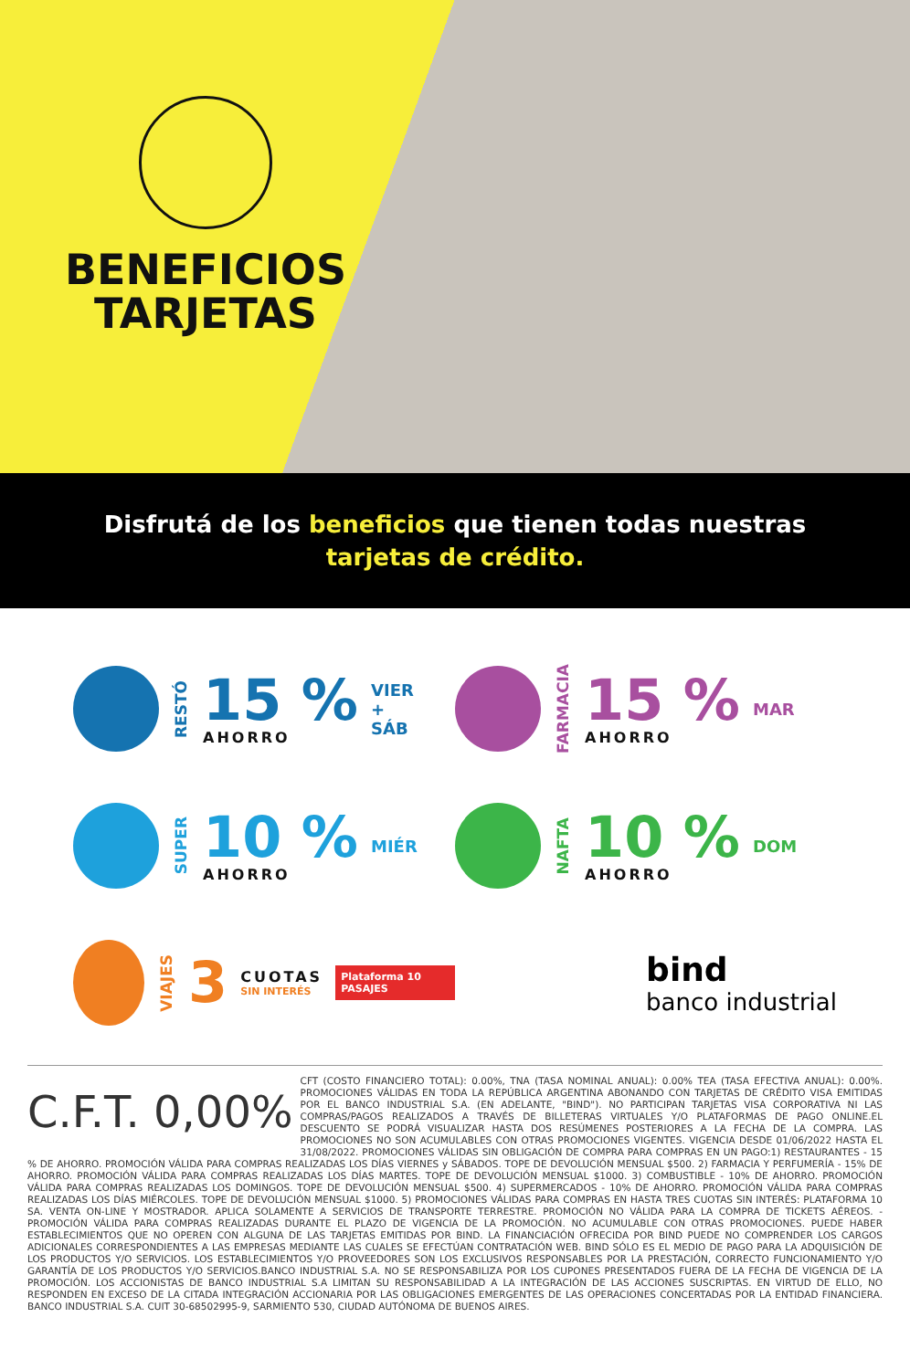BENEFICIOS
TARJETAS
Disfrutá de los beneficios que tienen todas nuestras
tarjetas de crédito.
RESTÓ
15 %
AHORRO
VIER
+
SÁB
FARMACIA
15 %
AHORRO
MAR
SUPER
10 %
AHORRO
MIÉR
NAFTA
10 %
AHORRO
DOM
VIAJES
3
CUOTAS
SIN INTERÉS
Plataforma 10 PASAJES
bind
banco industrial
C.F.T. 0,00%
CFT (COSTO FINANCIERO TOTAL): 0.00%, TNA (TASA NOMINAL ANUAL): 0.00% TEA (TASA EFECTIVA ANUAL): 0.00%. PROMOCIONES VÁLIDAS EN TODA LA REPÚBLICA ARGENTINA ABONANDO CON TARJETAS DE CRÉDITO VISA EMITIDAS POR EL BANCO INDUSTRIAL S.A. (EN ADELANTE, "BIND"). NO PARTICIPAN TARJETAS VISA CORPORATIVA NI LAS COMPRAS/PAGOS REALIZADOS A TRAVÉS DE BILLETERAS VIRTUALES Y/O PLATAFORMAS DE PAGO ONLINE.EL DESCUENTO SE PODRÁ VISUALIZAR HASTA DOS RESÚMENES POSTERIORES A LA FECHA DE LA COMPRA. LAS PROMOCIONES NO SON ACUMULABLES CON OTRAS PROMOCIONES VIGENTES. VIGENCIA DESDE 01/06/2022 HASTA EL 31/08/2022. PROMOCIONES VÁLIDAS SIN OBLIGACIÓN DE COMPRA PARA COMPRAS EN UN PAGO:1) RESTAURANTES - 15 % DE AHORRO. PROMOCIÓN VÁLIDA PARA COMPRAS REALIZADAS LOS DÍAS VIERNES y SÁBADOS. TOPE DE DEVOLUCIÓN MENSUAL $500. 2) FARMACIA Y PERFUMERÍA - 15% DE AHORRO. PROMOCIÓN VÁLIDA PARA COMPRAS REALIZADAS LOS DÍAS MARTES. TOPE DE DEVOLUCIÓN MENSUAL $1000. 3) COMBUSTIBLE - 10% DE AHORRO. PROMOCIÓN VÁLIDA PARA COMPRAS REALIZADAS LOS DOMINGOS. TOPE DE DEVOLUCIÓN MENSUAL $500. 4) SUPERMERCADOS - 10% DE AHORRO. PROMOCIÓN VÁLIDA PARA COMPRAS REALIZADAS LOS DÍAS MIÉRCOLES. TOPE DE DEVOLUCIÓN MENSUAL $1000. 5) PROMOCIONES VÁLIDAS PARA COMPRAS EN HASTA TRES CUOTAS SIN INTERÉS: PLATAFORMA 10 SA. VENTA ON-LINE Y MOSTRADOR. APLICA SOLAMENTE A SERVICIOS DE TRANSPORTE TERRESTRE. PROMOCIÓN NO VÁLIDA PARA LA COMPRA DE TICKETS AÉREOS. - PROMOCIÓN VÁLIDA PARA COMPRAS REALIZADAS DURANTE EL PLAZO DE VIGENCIA DE LA PROMOCIÓN. NO ACUMULABLE CON OTRAS PROMOCIONES. PUEDE HABER ESTABLECIMIENTOS QUE NO OPEREN CON ALGUNA DE LAS TARJETAS EMITIDAS POR BIND. LA FINANCIACIÓN OFRECIDA POR BIND PUEDE NO COMPRENDER LOS CARGOS ADICIONALES CORRESPONDIENTES A LAS EMPRESAS MEDIANTE LAS CUALES SE EFECTÚAN CONTRATACIÓN WEB. BIND SÓLO ES EL MEDIO DE PAGO PARA LA ADQUISICIÓN DE LOS PRODUCTOS Y/O SERVICIOS. LOS ESTABLECIMIENTOS Y/O PROVEEDORES SON LOS EXCLUSIVOS RESPONSABLES POR LA PRESTACIÓN, CORRECTO FUNCIONAMIENTO Y/O GARANTÍA DE LOS PRODUCTOS Y/O SERVICIOS.BANCO INDUSTRIAL S.A. NO SE RESPONSABILIZA POR LOS CUPONES PRESENTADOS FUERA DE LA FECHA DE VIGENCIA DE LA PROMOCIÓN. LOS ACCIONISTAS DE BANCO INDUSTRIAL S.A LIMITAN SU RESPONSABILIDAD A LA INTEGRACIÓN DE LAS ACCIONES SUSCRIPTAS. EN VIRTUD DE ELLO, NO RESPONDEN EN EXCESO DE LA CITADA INTEGRACIÓN ACCIONARIA POR LAS OBLIGACIONES EMERGENTES DE LAS OPERACIONES CONCERTADAS POR LA ENTIDAD FINANCIERA. BANCO INDUSTRIAL S.A. CUIT 30-68502995-9, SARMIENTO 530, CIUDAD AUTÓNOMA DE BUENOS AIRES.